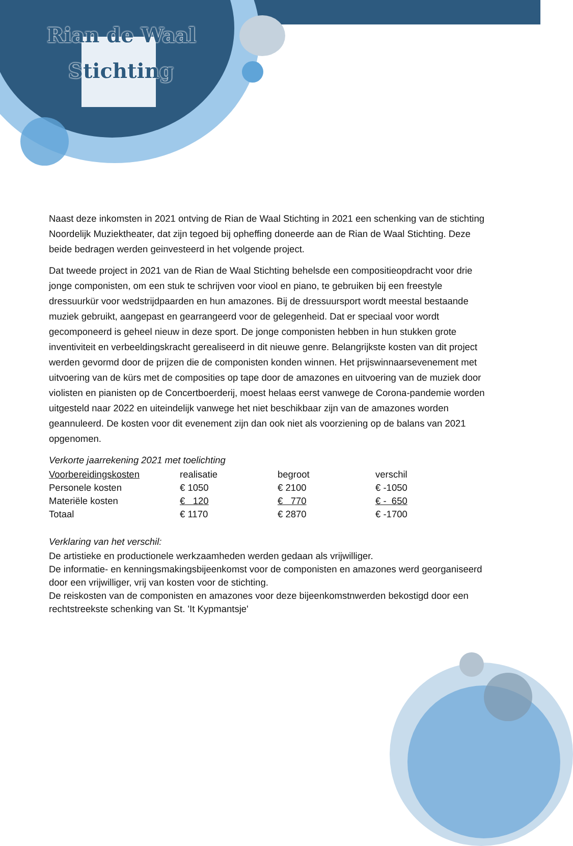Rian de Waal
Stichting
Naast deze inkomsten in 2021 ontving de Rian de Waal Stichting in 2021 een schenking van de stichting Noordelijk Muziektheater, dat zijn tegoed bij opheffing doneerde aan de Rian de Waal Stichting. Deze beide bedragen werden geinvesteerd in het volgende project.
Dat tweede project in 2021 van de Rian de Waal Stichting behelsde een compositieopdracht voor drie jonge componisten, om een stuk te schrijven voor viool en piano, te gebruiken bij een freestyle dressuurkür voor wedstrijdpaarden en hun amazones. Bij de dressuursport wordt meestal bestaande muziek gebruikt, aangepast en gearrangeerd voor de gelegenheid. Dat er speciaal voor wordt gecomponeerd is geheel nieuw in deze sport. De jonge componisten hebben in hun stukken grote inventiviteit en verbeeldingskracht gerealiseerd in dit nieuwe genre. Belangrijkste kosten van dit project werden gevormd door de prijzen die de componisten konden winnen. Het prijswinnaarsevenement met uitvoering van de kürs met de composities op tape door de amazones en uitvoering van de muziek door violisten en pianisten op de Concertboerderij, moest helaas eerst vanwege de Corona-pandemie worden uitgesteld naar 2022 en uiteindelijk vanwege het niet beschikbaar zijn van de amazones worden geannuleerd. De kosten voor dit evenement zijn dan ook niet als voorziening op de balans van 2021 opgenomen.
Verkorte jaarrekening 2021 met toelichting
| Voorbereidingskosten | realisatie | begroot | verschil |
| --- | --- | --- | --- |
| Personele kosten | € 1050 | € 2100 | € -1050 |
| Materiële kosten | € 120 | € 770 | € - 650 |
| Totaal | € 1170 | € 2870 | € -1700 |
Verklaring van het verschil:
De artistieke en productionele werkzaamheden werden gedaan als vrijwilliger.
De informatie- en kenningsmakingsbijeenkomst voor de componisten en amazones werd georganiseerd door een vrijwilliger, vrij van kosten voor de stichting.
De reiskosten van de componisten en amazones voor deze bijeenkomstnwerden bekostigd door een rechtstreekste schenking van St. 'It Kypmantsje'